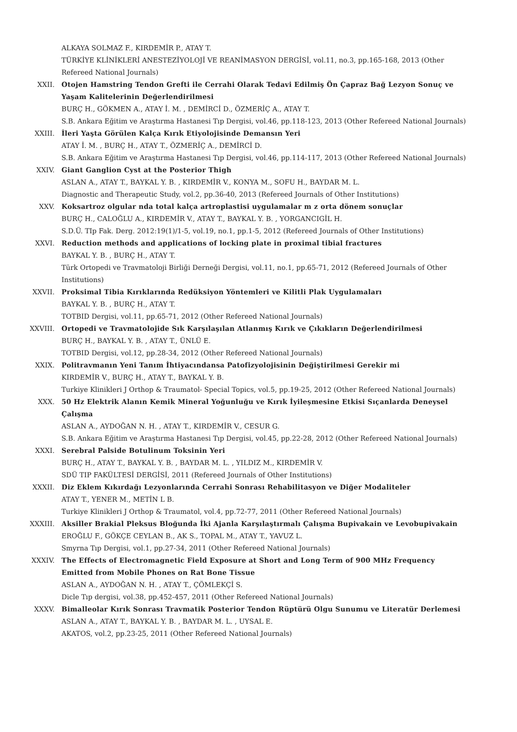ALKAYA SOLMAZ F., KIRDEMİR P., ATAY T.
TÜRKİYE KLİNİKLERİ ANESTEZİYOLOJİ VE REANİMASYON DERGİSİ, vol.11, no.3, pp.165-168, 2013 (Other Refereed National Journals)
XXII. Otojen Hamstring Tendon Grefti ile Cerrahi Olarak Tedavi Edilmiş Ön Çapraz Bağ Lezyon Sonuç ve Yaşam Kalitelerinin Değerlendirilmesi
BURÇ H., GÖKMEN A., ATAY İ. M. , DEMİRCİ D., ÖZMERİÇ A., ATAY T.
S.B. Ankara Eğitim ve Araştırma Hastanesi Tıp Dergisi, vol.46, pp.118-123, 2013 (Other Refereed National Journals)
XXIII. İleri Yaşta Görülen Kalça Kırık Etiyolojisinde Demansın Yeri
ATAY İ. M. , BURÇ H., ATAY T., ÖZMERİÇ A., DEMİRCİ D.
S.B. Ankara Eğitim ve Araştırma Hastanesi Tıp Dergisi, vol.46, pp.114-117, 2013 (Other Refereed National Journals)
XXIV. Giant Ganglion Cyst at the Posterior Thigh
ASLAN A., ATAY T., BAYKAL Y. B. , KIRDEMİR V., KONYA M., SOFU H., BAYDAR M. L.
Diagnostic and Therapeutic Study, vol.2, pp.36-40, 2013 (Refereed Journals of Other Institutions)
XXV. Koksartroz olgular nda total kalça artroplastisi uygulamalar m z orta dönem sonuçlar
BURÇ H., CALOĞLU A., KIRDEMİR V., ATAY T., BAYKAL Y. B. , YORGANCIGİL H.
S.D.Ü. TIp Fak. Derg. 2012:19(1)/1-5, vol.19, no.1, pp.1-5, 2012 (Refereed Journals of Other Institutions)
XXVI. Reduction methods and applications of locking plate in proximal tibial fractures
BAYKAL Y. B. , BURÇ H., ATAY T.
Türk Ortopedi ve Travmatoloji Birliği Derneği Dergisi, vol.11, no.1, pp.65-71, 2012 (Refereed Journals of Other Institutions)
XXVII. Proksimal Tibia Kırıklarında Redüksiyon Yöntemleri ve Kilitli Plak Uygulamaları
BAYKAL Y. B. , BURÇ H., ATAY T.
TOTBID Dergisi, vol.11, pp.65-71, 2012 (Other Refereed National Journals)
XXVIII. Ortopedi ve Travmatolojide Sık Karşılaşılan Atlanmış Kırık ve Çıkıkların Değerlendirilmesi
BURÇ H., BAYKAL Y. B. , ATAY T., ÜNLÜ E.
TOTBID Dergisi, vol.12, pp.28-34, 2012 (Other Refereed National Journals)
XXIX. Politravmanın Yeni Tanım İhtiyacındansa Patofizyolojisinin Değiştirilmesi Gerekir mi
KIRDEMİR V., BURÇ H., ATAY T., BAYKAL Y. B.
Turkiye Klinikleri J Orthop & Traumatol- Special Topics, vol.5, pp.19-25, 2012 (Other Refereed National Journals)
XXX. 50 Hz Elektrik Alanın Kemik Mineral Yoğunluğu ve Kırık İyileşmesine Etkisi Sıçanlarda Deneysel Çalışma
ASLAN A., AYDOĞAN N. H. , ATAY T., KIRDEMİR V., CESUR G.
S.B. Ankara Eğitim ve Araştırma Hastanesi Tıp Dergisi, vol.45, pp.22-28, 2012 (Other Refereed National Journals)
XXXI. Serebral Palside Botulinum Toksinin Yeri
BURÇ H., ATAY T., BAYKAL Y. B. , BAYDAR M. L. , YILDIZ M., KIRDEMİR V.
SDÜ TIP FAKÜLTESİ DERGİSİ, 2011 (Refereed Journals of Other Institutions)
XXXII. Diz Eklem Kıkırdağı Lezyonlarında Cerrahi Sonrası Rehabilitasyon ve Diğer Modaliteler
ATAY T., YENER M., METİN L B.
Turkiye Klinikleri J Orthop & Traumatol, vol.4, pp.72-77, 2011 (Other Refereed National Journals)
XXXIII. Aksiller Brakial Pleksus Bloğunda İki Ajanla Karşılaştırmalı Çalışma Bupivakain ve Levobupivakain
EROĞLU F., GÖKÇE CEYLAN B., AK S., TOPAL M., ATAY T., YAVUZ L.
Smyrna Tıp Dergisi, vol.1, pp.27-34, 2011 (Other Refereed National Journals)
XXXIV. The Effects of Electromagnetic Field Exposure at Short and Long Term of 900 MHz Frequency Emitted from Mobile Phones on Rat Bone Tissue
ASLAN A., AYDOĞAN N. H. , ATAY T., ÇÖMLEKÇİ S.
Dicle Tıp dergisi, vol.38, pp.452-457, 2011 (Other Refereed National Journals)
XXXV. Bimalleolar Kırık Sonrası Travmatik Posterior Tendon Rüptürü Olgu Sunumu ve Literatür Derlemesi
ASLAN A., ATAY T., BAYKAL Y. B. , BAYDAR M. L. , UYSAL E.
AKATOS, vol.2, pp.23-25, 2011 (Other Refereed National Journals)